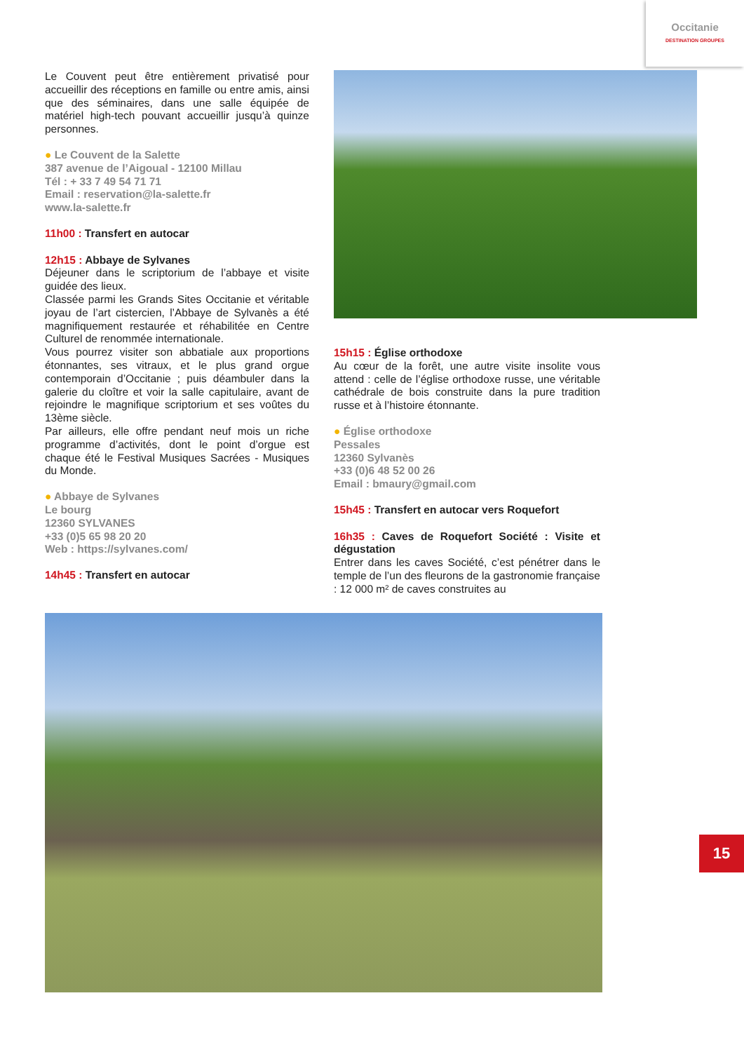Occitanie
DESTINATION GROUPES
Le Couvent peut être entièrement privatisé pour accueillir des réceptions en famille ou entre amis, ainsi que des séminaires, dans une salle équipée de matériel high-tech pouvant accueillir jusqu’à quinze personnes.
● Le Couvent de la Salette
387 avenue de l’Aigoual - 12100 Millau
Tél : + 33 7 49 54 71 71
Email : reservation@la-salette.fr
www.la-salette.fr
11h00 : Transfert en autocar
12h15 : Abbaye de Sylvanes
Déjeuner dans le scriptorium de l’abbaye et visite guidée des lieux.
Classée parmi les Grands Sites Occitanie et véritable joyau de l’art cistercien, l’Abbaye de Sylvanès a été magnifiquement restaurée et réhabilitée en Centre Culturel de renommée internationale.
Vous pourrez visiter son abbatiale aux proportions étonnantes, ses vitraux, et le plus grand orgue contemporain d’Occitanie ; puis déambuler dans la galerie du cloître et voir la salle capitulaire, avant de rejoindre le magnifique scriptorium et ses voûtes du 13ème siècle.
Par ailleurs, elle offre pendant neuf mois un riche programme d’activités, dont le point d’orgue est chaque été le Festival Musiques Sacrées - Musiques du Monde.
● Abbaye de Sylvanes
Le bourg
12360 SYLVANES
+33 (0)5 65 98 20 20
Web : https://sylvanes.com/
14h45 : Transfert en autocar
15h15 : Église orthodoxe
Au cœur de la forêt, une autre visite insolite vous attend : celle de l’église orthodoxe russe, une véritable cathédrale de bois construite dans la pure tradition russe et à l’histoire étonnante.
● Église orthodoxe
Pessales
12360 Sylvanès
+33 (0)6 48 52 00 26
Email : bmaury@gmail.com
15h45 : Transfert en autocar vers Roquefort
16h35 : Caves de Roquefort Société : Visite et dégustation
Entrer dans les caves Société, c’est pénétrer dans le temple de l’un des fleurons de la gastronomie française : 12 000 m² de caves construites au
15